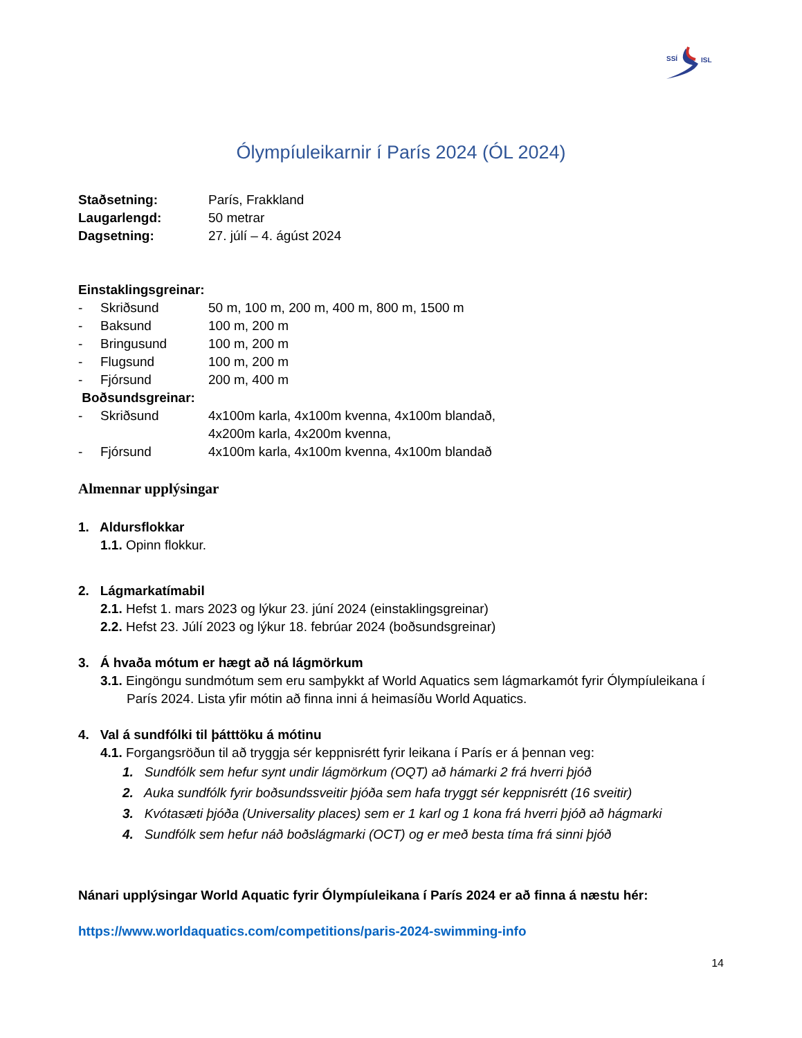SSÍ
ISL
Ólympíuleikarnir í París 2024 (ÓL 2024)
Staðsetning: París, Frakkland
Laugarlengd: 50 metrar
Dagsetning: 27. júlí – 4. ágúst 2024
Einstaklingsgreinar:
- Skriðsund 50 m, 100 m, 200 m, 400 m, 800 m, 1500 m
- Baksund 100 m, 200 m
- Bringusund 100 m, 200 m
- Flugsund 100 m, 200 m
- Fjórsund 200 m, 400 m
Boðsundsgreinar:
- Skriðsund 4x100m karla, 4x100m kvenna, 4x100m blandað,
4x200m karla, 4x200m kvenna,
- Fjórsund 4x100m karla, 4x100m kvenna, 4x100m blandað
Almennar upplýsingar
1. Aldursflokkar
1.1. Opinn flokkur.
2. Lágmarkatímabil
2.1. Hefst 1. mars 2023 og lýkur 23. júní 2024 (einstaklingsgreinar)
2.2. Hefst 23. Júlí 2023 og lýkur 18. febrúar 2024 (boðsundsgreinar)
3. Á hvaða mótum er hægt að ná lágmörkum
3.1. Eingöngu sundmótum sem eru samþykkt af World Aquatics sem lágmarkamót fyrir Ólympíuleikana í París 2024. Lista yfir mótin að finna inni á heimasíðu World Aquatics.
4. Val á sundfólki til þátttöku á mótinu
4.1. Forgangsröðun til að tryggja sér keppnisrétt fyrir leikana í París er á þennan veg:
1. Sundfólk sem hefur synt undir lágmörkum (OQT) að hámarki 2 frá hverri þjóð
2. Auka sundfólk fyrir boðsundssveitir þjóða sem hafa tryggt sér keppnisrétt (16 sveitir)
3. Kvótasæti þjóða (Universality places) sem er 1 karl og 1 kona frá hverri þjóð að hágmarki
4. Sundfólk sem hefur náð boðslágmarki (OCT) og er með besta tíma frá sinni þjóð
Nánari upplýsingar World Aquatic fyrir Ólympíuleikana í París 2024 er að finna á næstu hér:
https://www.worldaquatics.com/competitions/paris-2024-swimming-info
14